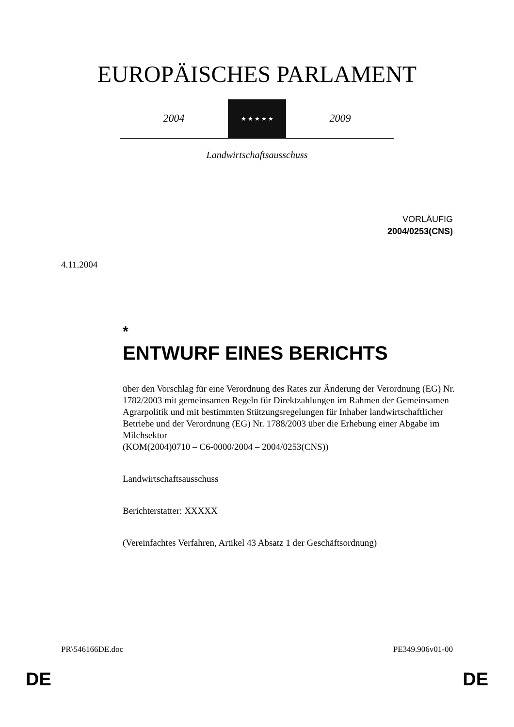EUROPÄISCHES PARLAMENT
2004
★ ★ ★ ★ ★
2009
Landwirtschaftsausschuss
VORLÄUFIG
2004/0253(CNS)
4.11.2004
*
ENTWURF EINES BERICHTS
über den Vorschlag für eine Verordnung des Rates zur Änderung der Verordnung (EG) Nr. 1782/2003 mit gemeinsamen Regeln für Direktzahlungen im Rahmen der Gemeinsamen Agrarpolitik und mit bestimmten Stützungsregelungen für Inhaber landwirtschaftlicher Betriebe und der Verordnung (EG) Nr. 1788/2003 über die Erhebung einer Abgabe im Milchsektor
(KOM(2004)0710 – C6-0000/2004 – 2004/0253(CNS))
Landwirtschaftsausschuss
Berichterstatter: XXXXX
(Vereinfachtes Verfahren, Artikel 43 Absatz 1 der Geschäftsordnung)
PR\546166DE.doc PE349.906v01-00
DE DE